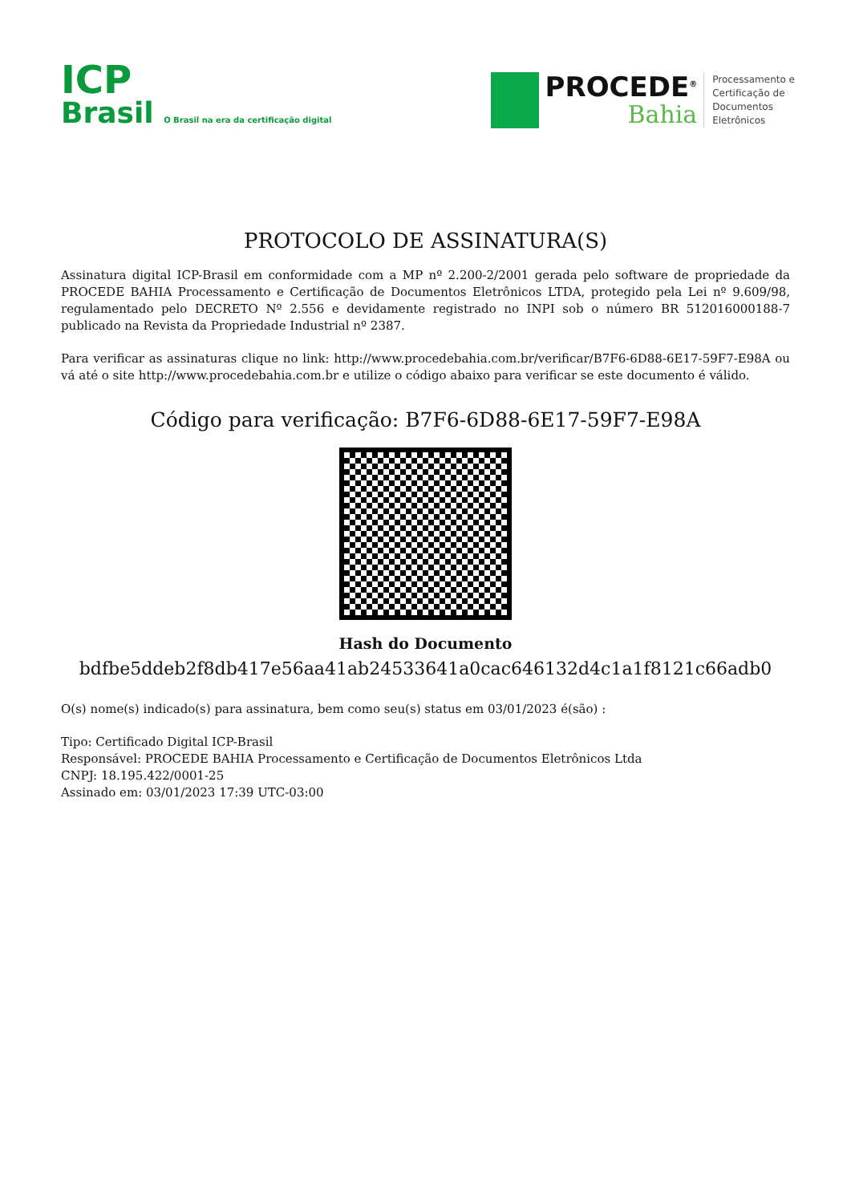ICP
Brasil O Brasil na era da certificação digital
PROCEDE<sup>®</sup>
Bahia
Processamento e
Certificação de
Documentos
Eletrônicos
PROTOCOLO DE ASSINATURA(S)
Assinatura digital ICP-Brasil em conformidade com a MP nº 2.200-2/2001 gerada pelo software de propriedade da PROCEDE BAHIA Processamento e Certificação de Documentos Eletrônicos LTDA, protegido pela Lei nº 9.609/98, regulamentado pelo DECRETO Nº 2.556 e devidamente registrado no INPI sob o número BR 512016000188-7 publicado na Revista da Propriedade Industrial nº 2387.
Para verificar as assinaturas clique no link: http://www.procedebahia.com.br/verificar/B7F6-6D88-6E17-59F7-E98A ou vá até o site http://www.procedebahia.com.br e utilize o código abaixo para verificar se este documento é válido.
Código para verificação: B7F6-6D88-6E17-59F7-E98A
Hash do Documento
bdfbe5ddeb2f8db417e56aa41ab24533641a0cac646132d4c1a1f8121c66adb0
O(s) nome(s) indicado(s) para assinatura, bem como seu(s) status em 03/01/2023 é(são) :
Tipo: Certificado Digital ICP-Brasil
Responsável: PROCEDE BAHIA Processamento e Certificação de Documentos Eletrônicos Ltda
CNPJ: 18.195.422/0001-25
Assinado em: 03/01/2023 17:39 UTC-03:00